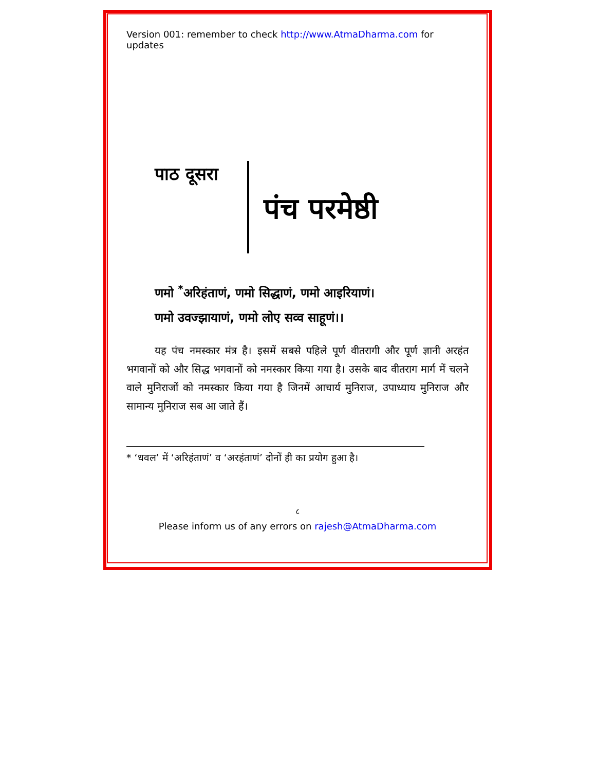Version 001: remember to check http://www.AtmaDharma.com for updates
पाठ दूसरा
पंच परमेष्ठी
णमो <sup>*</sup>अरिहंताणं, णमो सिद्धाणं, णमो आइरियाणं।
णमो उवज्झायाणं, णमो लोए सव्व साहूणं।।
यह पंच नमस्कार मंत्र है। इसमें सबसे पहिले पूर्ण वीतरागी और पूर्ण ज्ञानी अरहंत भगवानों को और सिद्ध भगवानों को नमस्कार किया गया है। उसके बाद वीतराग मार्ग में चलने वाले मुनिराजों को नमस्कार किया गया है जिनमें आचार्य मुनिराज, उपाध्याय मुनिराज और सामान्य मुनिराज सब आ जाते हैं।
* ‘धवल’ में ‘अरिहंताणं’ व ‘अरहंताणं’ दोनों ही का प्रयोग हुआ है।
८
Please inform us of any errors on rajesh@AtmaDharma.com